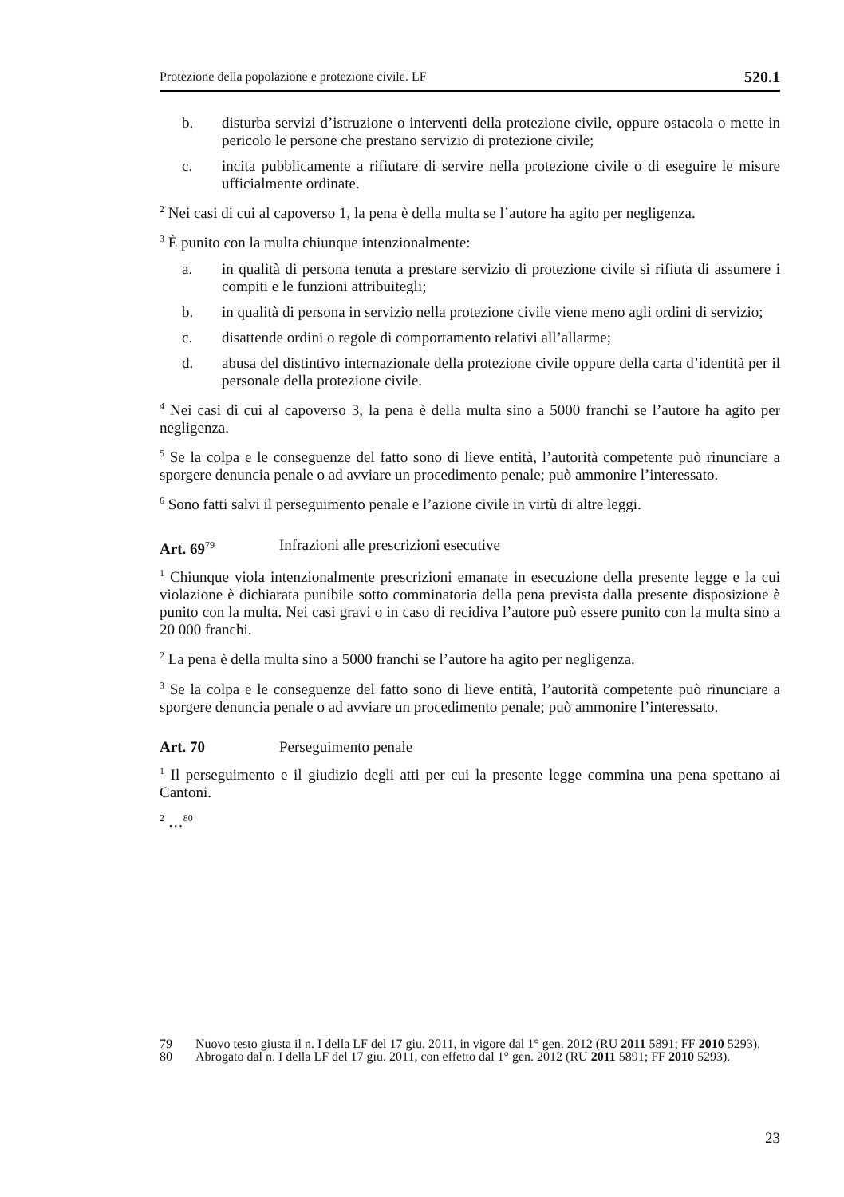Protezione della popolazione e protezione civile. LF 520.1
b. disturba servizi d’istruzione o interventi della protezione civile, oppure ostacola o mette in pericolo le persone che prestano servizio di protezione civile;
c. incita pubblicamente a rifiutare di servire nella protezione civile o di eseguire le misure ufficialmente ordinate.
<sup>2</sup> Nei casi di cui al capoverso 1, la pena è della multa se l’autore ha agito per negligenza.
<sup>3</sup> È punito con la multa chiunque intenzionalmente:
a. in qualità di persona tenuta a prestare servizio di protezione civile si rifiuta di assumere i compiti e le funzioni attribuitegli;
b. in qualità di persona in servizio nella protezione civile viene meno agli ordini di servizio;
c. disattende ordini o regole di comportamento relativi all’allarme;
d. abusa del distintivo internazionale della protezione civile oppure della carta d’identità per il personale della protezione civile.
<sup>4</sup> Nei casi di cui al capoverso 3, la pena è della multa sino a 5000 franchi se l’autore ha agito per negligenza.
<sup>5</sup> Se la colpa e le conseguenze del fatto sono di lieve entità, l’autorità competente può rinunciare a sporgere denuncia penale o ad avviare un procedimento penale; può ammonire l’interessato.
<sup>6</sup> Sono fatti salvi il perseguimento penale e l’azione civile in virtù di altre leggi.
Art. 69<sup>79</sup> Infrazioni alle prescrizioni esecutive
<sup>1</sup> Chiunque viola intenzionalmente prescrizioni emanate in esecuzione della presente legge e la cui violazione è dichiarata punibile sotto comminatoria della pena prevista dalla presente disposizione è punito con la multa. Nei casi gravi o in caso di recidiva l’autore può essere punito con la multa sino a 20 000 franchi.
<sup>2</sup> La pena è della multa sino a 5000 franchi se l’autore ha agito per negligenza.
<sup>3</sup> Se la colpa e le conseguenze del fatto sono di lieve entità, l’autorità competente può rinunciare a sporgere denuncia penale o ad avviare un procedimento penale; può ammonire l’interessato.
Art. 70 Perseguimento penale
<sup>1</sup> Il perseguimento e il giudizio degli atti per cui la presente legge commina una pena spettano ai Cantoni.
<sup>2</sup> …<sup>80</sup>
79 Nuovo testo giusta il n. I della LF del 17 giu. 2011, in vigore dal 1° gen. 2012 (RU 2011 5891; FF 2010 5293).
80 Abrogato dal n. I della LF del 17 giu. 2011, con effetto dal 1° gen. 2012 (RU 2011 5891; FF 2010 5293).
23